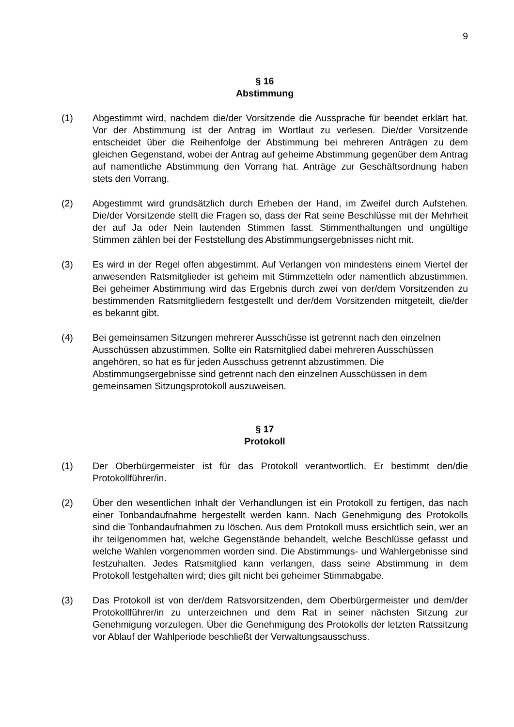9
§ 16
Abstimmung
(1) Abgestimmt wird, nachdem die/der Vorsitzende die Aussprache für beendet erklärt hat. Vor der Abstimmung ist der Antrag im Wortlaut zu verlesen. Die/der Vorsitzende entscheidet über die Reihenfolge der Abstimmung bei mehreren Anträgen zu dem gleichen Gegenstand, wobei der Antrag auf geheime Abstimmung gegenüber dem Antrag auf namentliche Abstimmung den Vorrang hat. Anträge zur Geschäftsordnung haben stets den Vorrang.
(2) Abgestimmt wird grundsätzlich durch Erheben der Hand, im Zweifel durch Aufstehen. Die/der Vorsitzende stellt die Fragen so, dass der Rat seine Beschlüsse mit der Mehrheit der auf Ja oder Nein lautenden Stimmen fasst. Stimmenthaltungen und ungültige Stimmen zählen bei der Feststellung des Abstimmungsergebnisses nicht mit.
(3) Es wird in der Regel offen abgestimmt. Auf Verlangen von mindestens einem Viertel der anwesenden Ratsmitglieder ist geheim mit Stimmzetteln oder namentlich abzustimmen. Bei geheimer Abstimmung wird das Ergebnis durch zwei von der/dem Vorsitzenden zu bestimmenden Ratsmitgliedern festgestellt und der/dem Vorsitzenden mitgeteilt, die/der es bekannt gibt.
(4) Bei gemeinsamen Sitzungen mehrerer Ausschüsse ist getrennt nach den einzelnen Ausschüssen abzustimmen. Sollte ein Ratsmitglied dabei mehreren Ausschüssen angehören, so hat es für jeden Ausschuss getrennt abzustimmen. Die Abstimmungsergebnisse sind getrennt nach den einzelnen Ausschüssen in dem gemeinsamen Sitzungsprotokoll auszuweisen.
§ 17
Protokoll
(1) Der Oberbürgermeister ist für das Protokoll verantwortlich. Er bestimmt den/die Protokollführer/in.
(2) Über den wesentlichen Inhalt der Verhandlungen ist ein Protokoll zu fertigen, das nach einer Tonbandaufnahme hergestellt werden kann. Nach Genehmigung des Protokolls sind die Tonbandaufnahmen zu löschen. Aus dem Protokoll muss ersichtlich sein, wer an ihr teilgenommen hat, welche Gegenstände behandelt, welche Beschlüsse gefasst und welche Wahlen vorgenommen worden sind. Die Abstimmungs- und Wahlergebnisse sind festzuhalten. Jedes Ratsmitglied kann verlangen, dass seine Abstimmung in dem Protokoll festgehalten wird; dies gilt nicht bei geheimer Stimmabgabe.
(3) Das Protokoll ist von der/dem Ratsvorsitzenden, dem Oberbürgermeister und dem/der Protokollführer/in zu unterzeichnen und dem Rat in seiner nächsten Sitzung zur Genehmigung vorzulegen. Über die Genehmigung des Protokolls der letzten Ratssitzung vor Ablauf der Wahlperiode beschließt der Verwaltungsausschuss.